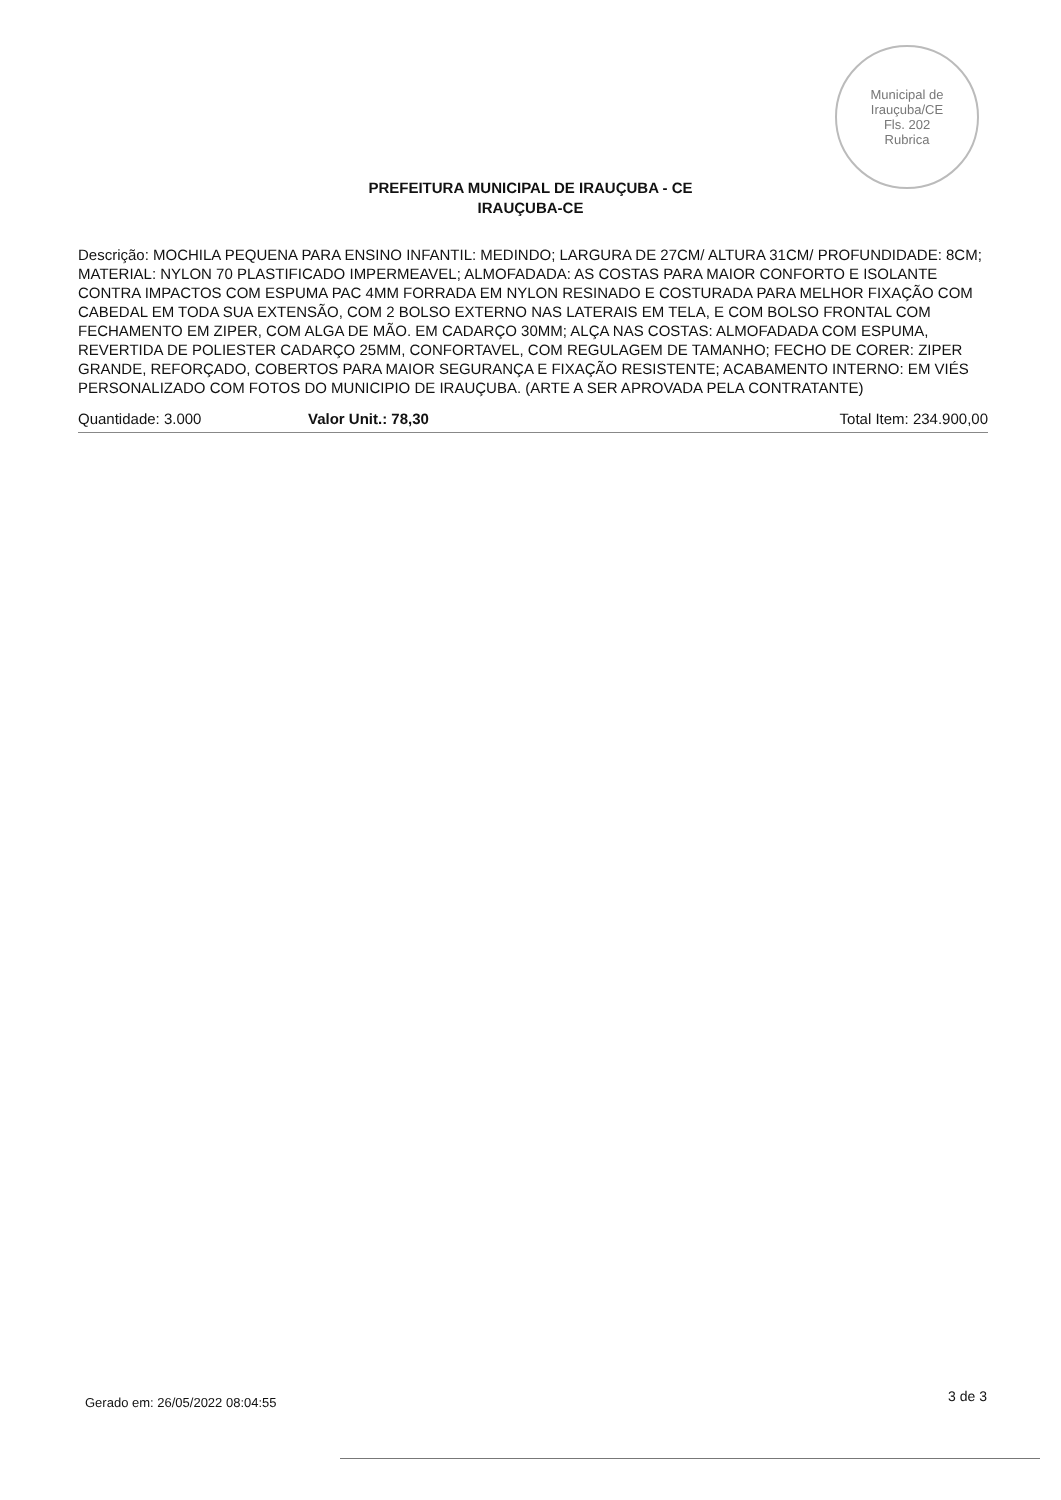Municipal de Irauçuba/CE
Fls. 202
Rubrica
PREFEITURA MUNICIPAL DE IRAUÇUBA - CE
IRAUÇUBA-CE
Descrição: MOCHILA PEQUENA PARA ENSINO INFANTIL: MEDINDO; LARGURA DE 27CM/ ALTURA 31CM/ PROFUNDIDADE: 8CM; MATERIAL: NYLON 70 PLASTIFICADO IMPERMEAVEL; ALMOFADADA: AS COSTAS PARA MAIOR CONFORTO E ISOLANTE CONTRA IMPACTOS COM ESPUMA PAC 4MM FORRADA EM NYLON RESINADO E COSTURADA PARA MELHOR FIXAÇÃO COM CABEDAL EM TODA SUA EXTENSÃO, COM 2 BOLSO EXTERNO NAS LATERAIS EM TELA, E COM BOLSO FRONTAL COM FECHAMENTO EM ZIPER, COM ALGA DE MÃO. EM CADARÇO 30MM; ALÇA NAS COSTAS: ALMOFADADA COM ESPUMA, REVERTIDA DE POLIESTER CADARÇO 25MM, CONFORTAVEL, COM REGULAGEM DE TAMANHO; FECHO DE CORER: ZIPER GRANDE, REFORÇADO, COBERTOS PARA MAIOR SEGURANÇA E FIXAÇÃO RESISTENTE; ACABAMENTO INTERNO: EM VIÉS PERSONALIZADO COM FOTOS DO MUNICIPIO DE IRAUÇUBA. (ARTE A SER APROVADA PELA CONTRATANTE)
Quantidade: 3.000 Valor Unit.: 78,30 Total Item: 234.900,00
Gerado em: 26/05/2022 08:04:55 3 de 3